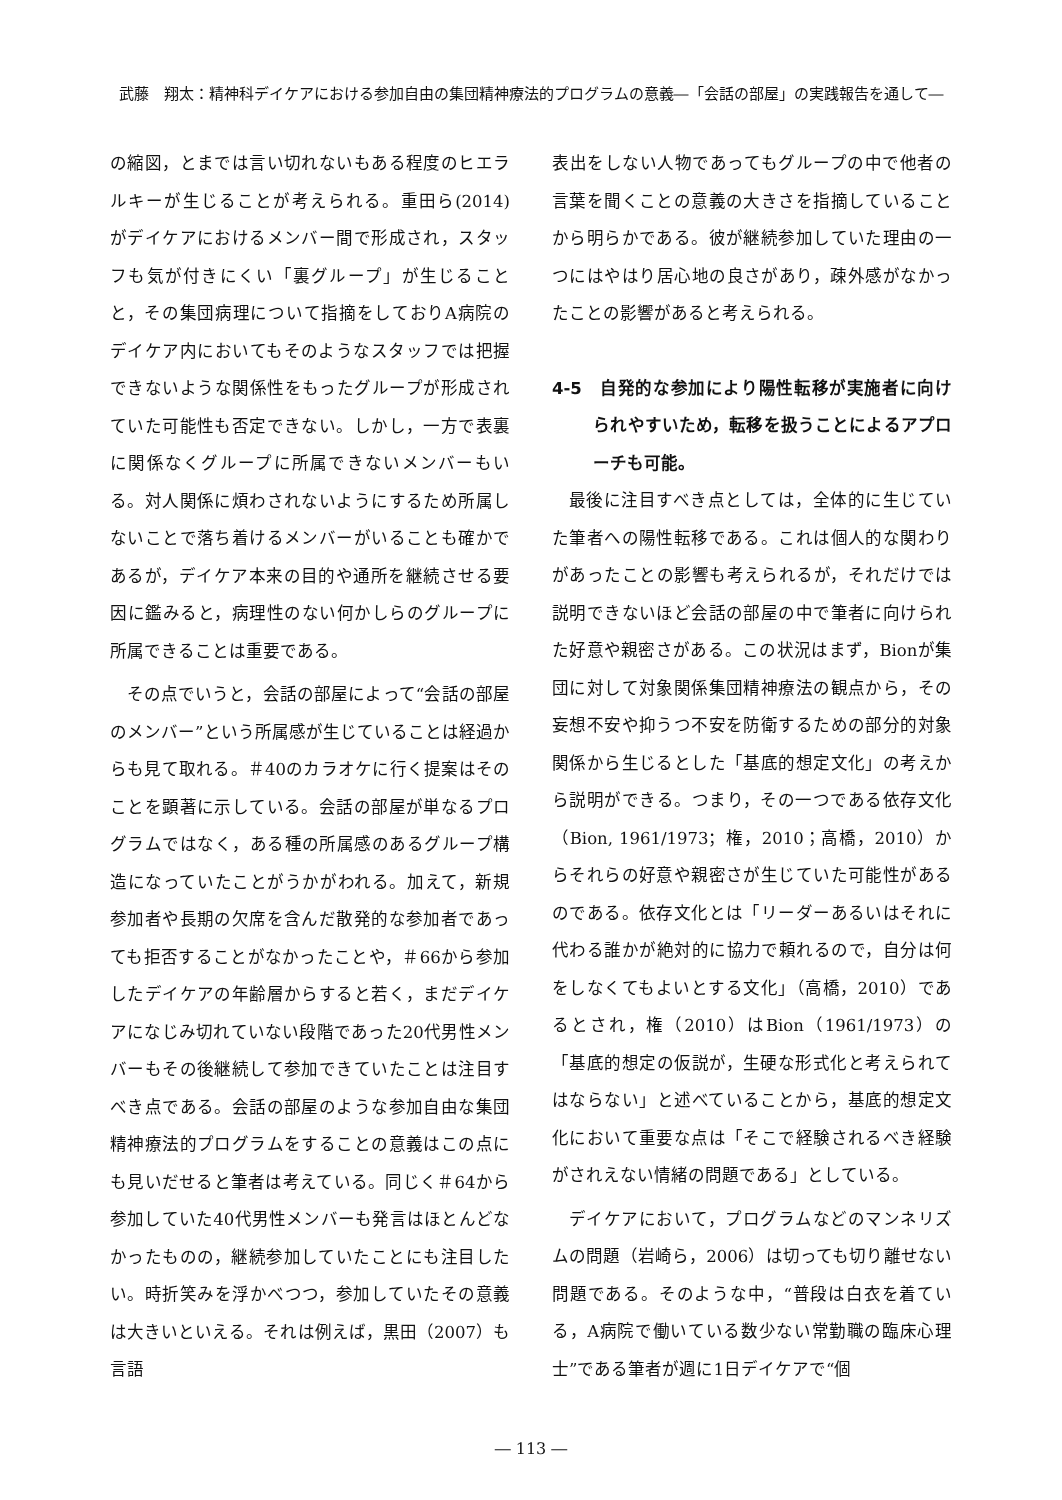武藤　翔太：精神科デイケアにおける参加自由の集団精神療法的プログラムの意義―「会話の部屋」の実践報告を通して―
の縮図，とまでは言い切れないもある程度のヒエラルキーが生じることが考えられる。重田ら(2014) がデイケアにおけるメンバー間で形成され，スタッフも気が付きにくい「裏グループ」が生じることと，その集団病理について指摘をしておりA病院のデイケア内においてもそのようなスタッフでは把握できないような関係性をもったグループが形成されていた可能性も否定できない。しかし，一方で表裏に関係なくグループに所属できないメンバーもいる。対人関係に煩わされないようにするため所属しないことで落ち着けるメンバーがいることも確かであるが，デイケア本来の目的や通所を継続させる要因に鑑みると，病理性のない何かしらのグループに所属できることは重要である。
その点でいうと，会話の部屋によって“会話の部屋のメンバー”という所属感が生じていることは経過からも見て取れる。＃40のカラオケに行く提案はそのことを顕著に示している。会話の部屋が単なるプログラムではなく，ある種の所属感のあるグループ構造になっていたことがうかがわれる。加えて，新規参加者や長期の欠席を含んだ散発的な参加者であっても拒否することがなかったことや，＃66から参加したデイケアの年齢層からすると若く，まだデイケアになじみ切れていない段階であった20代男性メンバーもその後継続して参加できていたことは注目すべき点である。会話の部屋のような参加自由な集団精神療法的プログラムをすることの意義はこの点にも見いだせると筆者は考えている。同じく＃64から参加していた40代男性メンバーも発言はほとんどなかったものの，継続参加していたことにも注目したい。時折笑みを浮かべつつ，参加していたその意義は大きいといえる。それは例えば，黒田（2007）も言語
表出をしない人物であってもグループの中で他者の言葉を聞くことの意義の大きさを指摘していることから明らかである。彼が継続参加していた理由の一つにはやはり居心地の良さがあり，疎外感がなかったことの影響があると考えられる。
4-5　自発的な参加により陽性転移が実施者に向けられやすいため，転移を扱うことによるアプローチも可能。
最後に注目すべき点としては，全体的に生じていた筆者への陽性転移である。これは個人的な関わりがあったことの影響も考えられるが，それだけでは説明できないほど会話の部屋の中で筆者に向けられた好意や親密さがある。この状況はまず，Bionが集団に対して対象関係集団精神療法の観点から，その妄想不安や抑うつ不安を防衛するための部分的対象関係から生じるとした「基底的想定文化」の考えから説明ができる。つまり，その一つである依存文化（Bion, 1961/1973；権，2010；高橋，2010）からそれらの好意や親密さが生じていた可能性があるのである。依存文化とは「リーダーあるいはそれに代わる誰かが絶対的に協力で頼れるので，自分は何をしなくてもよいとする文化」（高橋，2010）であるとされ，権（2010）はBion（1961/1973）の「基底的想定の仮説が，生硬な形式化と考えられてはならない」と述べていることから，基底的想定文化において重要な点は「そこで経験されるべき経験がされえない情緒の問題である」としている。
デイケアにおいて，プログラムなどのマンネリズムの問題（岩崎ら，2006）は切っても切り離せない問題である。そのような中，“普段は白衣を着ている，A病院で働いている数少ない常勤職の臨床心理士”である筆者が週に1日デイケアで“個
― 113 ―